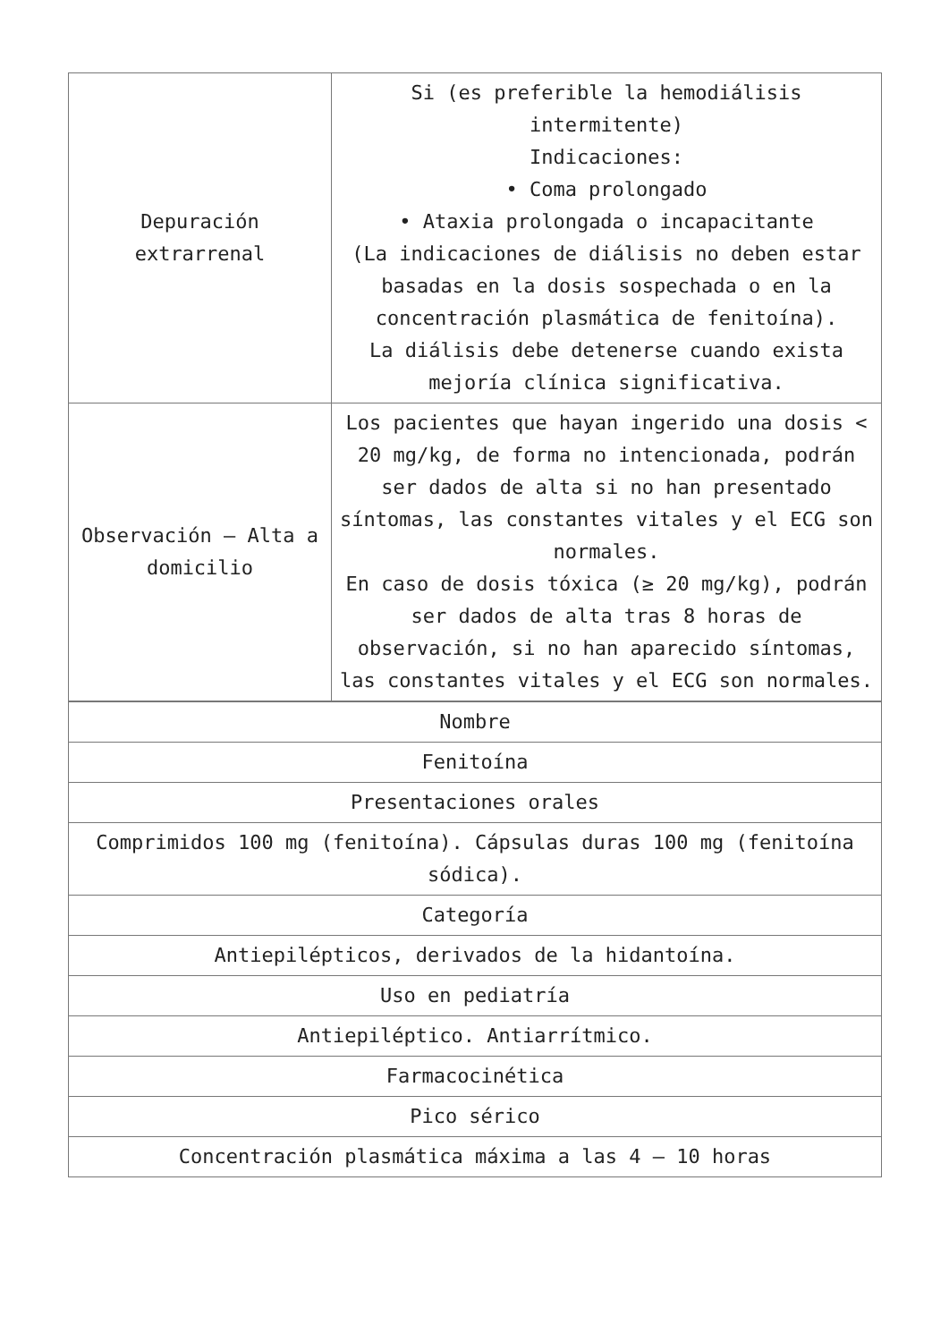| Depuración extrarrenal | Si (es preferible la hemodiálisis intermitente) Indicaciones: • Coma prolongado • Ataxia prolongada o incapacitante (La indicaciones de diálisis no deben estar basadas en la dosis sospechada o en la concentración plasmática de fenitoína). La diálisis debe detenerse cuando exista mejoría clínica significativa. |
| Observación – Alta a domicilio | Los pacientes que hayan ingerido una dosis < 20 mg/kg, de forma no intencionada, podrán ser dados de alta si no han presentado síntomas, las constantes vitales y el ECG son normales. En caso de dosis tóxica (≥ 20 mg/kg), podrán ser dados de alta tras 8 horas de observación, si no han aparecido síntomas, las constantes vitales y el ECG son normales. |
| Nombre |
| Fenitoína |
| Presentaciones orales |
| Comprimidos 100 mg (fenitoína). Cápsulas duras 100 mg (fenitoína sódica). |
| Categoría |
| Antiepilépticos, derivados de la hidantoína. |
| Uso en pediatría |
| Antiepiléptico. Antiarrítmico. |
| Farmacocinética |
| Pico sérico |
| Concentración plasmática máxima a las 4 – 10 horas |